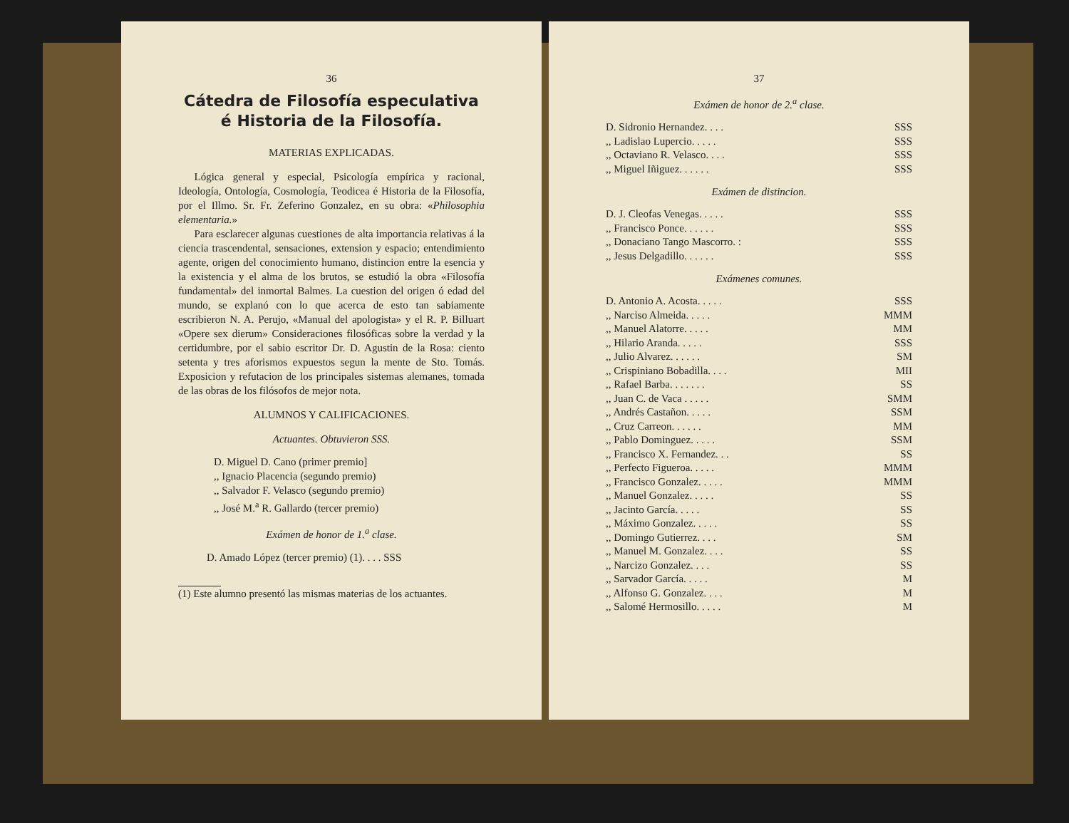36
Cátedra de Filosofía especulativa é Historia de la Filosofía.
MATERIAS EXPLICADAS.
Lógica general y especial, Psicología empírica y racional, Ideología, Ontología, Cosmología, Teodicea é Historia de la Filosofía, por el Illmo. Sr. Fr. Zeferino Gonzalez, en su obra: «Philosophia elementaria.»
Para esclarecer algunas cuestiones de alta importancia relativas á la ciencia trascendental, sensaciones, extension y espacio; entendimiento agente, origen del conocimiento humano, distincion entre la esencia y la existencia y el alma de los brutos, se estudió la obra «Filosofía fundamental» del inmortal Balmes. La cuestion del origen ó edad del mundo, se explanó con lo que acerca de esto tan sabiamente escribieron N. A. Perujo, «Manual del apologista» y el R. P. Billuart «Opere sex dierum» Consideraciones filosóficas sobre la verdad y la certidumbre, por el sabio escritor Dr. D. Agustin de la Rosa: ciento setenta y tres aforismos expuestos segun la mente de Sto. Tomás. Exposicion y refutacion de los principales sistemas alemanes, tomada de las obras de los filósofos de mejor nota.
ALUMNOS Y CALIFICACIONES.
Actuantes. Obtuvieron SSS.
D. Miguel D. Cano (primer premio]
,, Ignacio Placencia (segundo premio)
,, Salvador F. Velasco (segundo premio)
,, José M.<sup>a</sup> R. Gallardo (tercer premio)
Exámen de honor de 1.<sup>a</sup> clase.
D. Amado López (tercer premio) (1). . . . SSS
(1) Este alumno presentó las mismas materias de los actuantes.
37
Exámen de honor de 2.<sup>a</sup> clase.
| D. Sidronio Hernandez. . . . | SSS |
| ,, Ladislao Lupercio. . . . . | SSS |
| ,, Octaviano R. Velasco. . . . | SSS |
| ,, Miguel Iñiguez. . . . . . | SSS |
Exámen de distincion.
| D. J. Cleofas Venegas. . . . . | SSS |
| ,, Francisco Ponce. . . . . . | SSS |
| ,, Donaciano Tango Mascorro. : | SSS |
| ,, Jesus Delgadillo. . . . . . | SSS |
Exámenes comunes.
| D. Antonio A. Acosta. . . . . | SSS |
| ,, Narciso Almeida. . . . . | MMM |
| ,, Manuel Alatorre. . . . . | MM |
| ,, Hilario Aranda. . . . . | SSS |
| ,, Julio Alvarez. . . . . . | SM |
| ,, Crispiniano Bobadilla. . . . | MII |
| ,, Rafael Barba. . . . . . . | SS |
| ,, Juan C. de Vaca . . . . . | SMM |
| ,, Andrés Castañon. . . . . | SSM |
| ,, Cruz Carreon. . . . . . | MM |
| ,, Pablo Dominguez. . . . . | SSM |
| ,, Francisco X. Fernandez. . . | SS |
| ,, Perfecto Figueroa. . . . . | MMM |
| ,, Francisco Gonzalez. . . . . | MMM |
| ,, Manuel Gonzalez. . . . . | SS |
| ,, Jacinto García. . . . . | SS |
| ,, Máximo Gonzalez. . . . . | SS |
| ,, Domingo Gutierrez. . . . | SM |
| ,, Manuel M. Gonzalez. . . . | SS |
| ,, Narcizo Gonzalez. . . . | SS |
| ,, Sarvador García. . . . . | M |
| ,, Alfonso G. Gonzalez. . . . | M |
| ,, Salomé Hermosillo. . . . . | M |